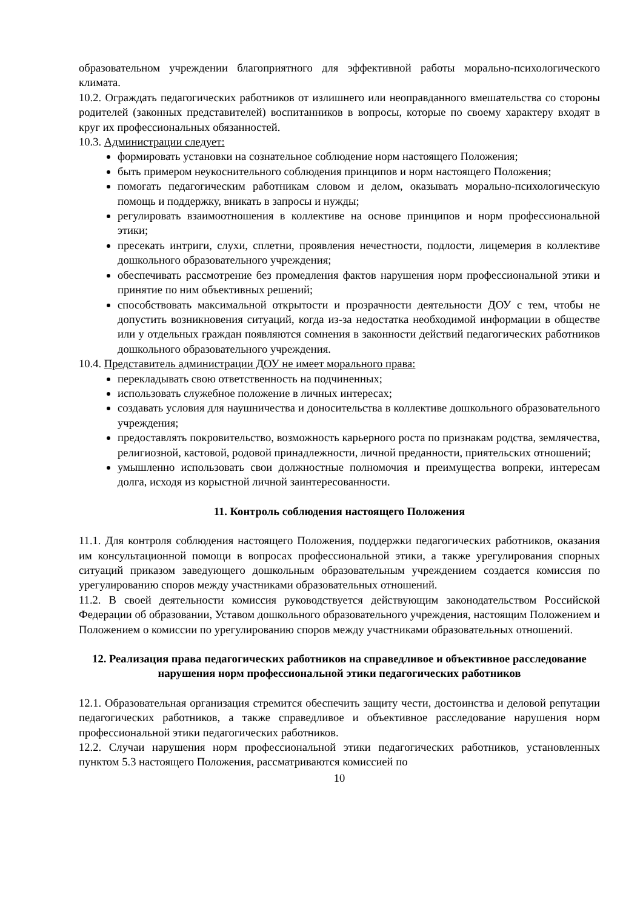образовательном учреждении благоприятного для эффективной работы морально-психологического климата.
10.2. Ограждать педагогических работников от излишнего или неоправданного вмешательства со стороны родителей (законных представителей) воспитанников в вопросы, которые по своему характеру входят в круг их профессиональных обязанностей.
10.3. Администрации следует:
формировать установки на сознательное соблюдение норм настоящего Положения;
быть примером неукоснительного соблюдения принципов и норм настоящего Положения;
помогать педагогическим работникам словом и делом, оказывать морально-психологическую помощь и поддержку, вникать в запросы и нужды;
регулировать взаимоотношения в коллективе на основе принципов и норм профессиональной этики;
пресекать интриги, слухи, сплетни, проявления нечестности, подлости, лицемерия в коллективе дошкольного образовательного учреждения;
обеспечивать рассмотрение без промедления фактов нарушения норм профессиональной этики и принятие по ним объективных решений;
способствовать максимальной открытости и прозрачности деятельности ДОУ с тем, чтобы не допустить возникновения ситуаций, когда из-за недостатка необходимой информации в обществе или у отдельных граждан появляются сомнения в законности действий педагогических работников дошкольного образовательного учреждения.
10.4. Представитель администрации ДОУ не имеет морального права:
перекладывать свою ответственность на подчиненных;
использовать служебное положение в личных интересах;
создавать условия для наушничества и доносительства в коллективе дошкольного образовательного учреждения;
предоставлять покровительство, возможность карьерного роста по признакам родства, землячества, религиозной, кастовой, родовой принадлежности, личной преданности, приятельских отношений;
умышленно использовать свои должностные полномочия и преимущества вопреки, интересам долга, исходя из корыстной личной заинтересованности.
11. Контроль соблюдения настоящего Положения
11.1. Для контроля соблюдения настоящего Положения, поддержки педагогических работников, оказания им консультационной помощи в вопросах профессиональной этики, а также урегулирования спорных ситуаций приказом заведующего дошкольным образовательным учреждением создается комиссия по урегулированию споров между участниками образовательных отношений.
11.2. В своей деятельности комиссия руководствуется действующим законодательством Российской Федерации об образовании, Уставом дошкольного образовательного учреждения, настоящим Положением и Положением о комиссии по урегулированию споров между участниками образовательных отношений.
12. Реализация права педагогических работников на справедливое и объективное расследование нарушения норм профессиональной этики педагогических работников
12.1. Образовательная организация стремится обеспечить защиту чести, достоинства и деловой репутации педагогических работников, а также справедливое и объективное расследование нарушения норм профессиональной этики педагогических работников.
12.2. Случаи нарушения норм профессиональной этики педагогических работников, установленных пунктом 5.3 настоящего Положения, рассматриваются комиссией по
10